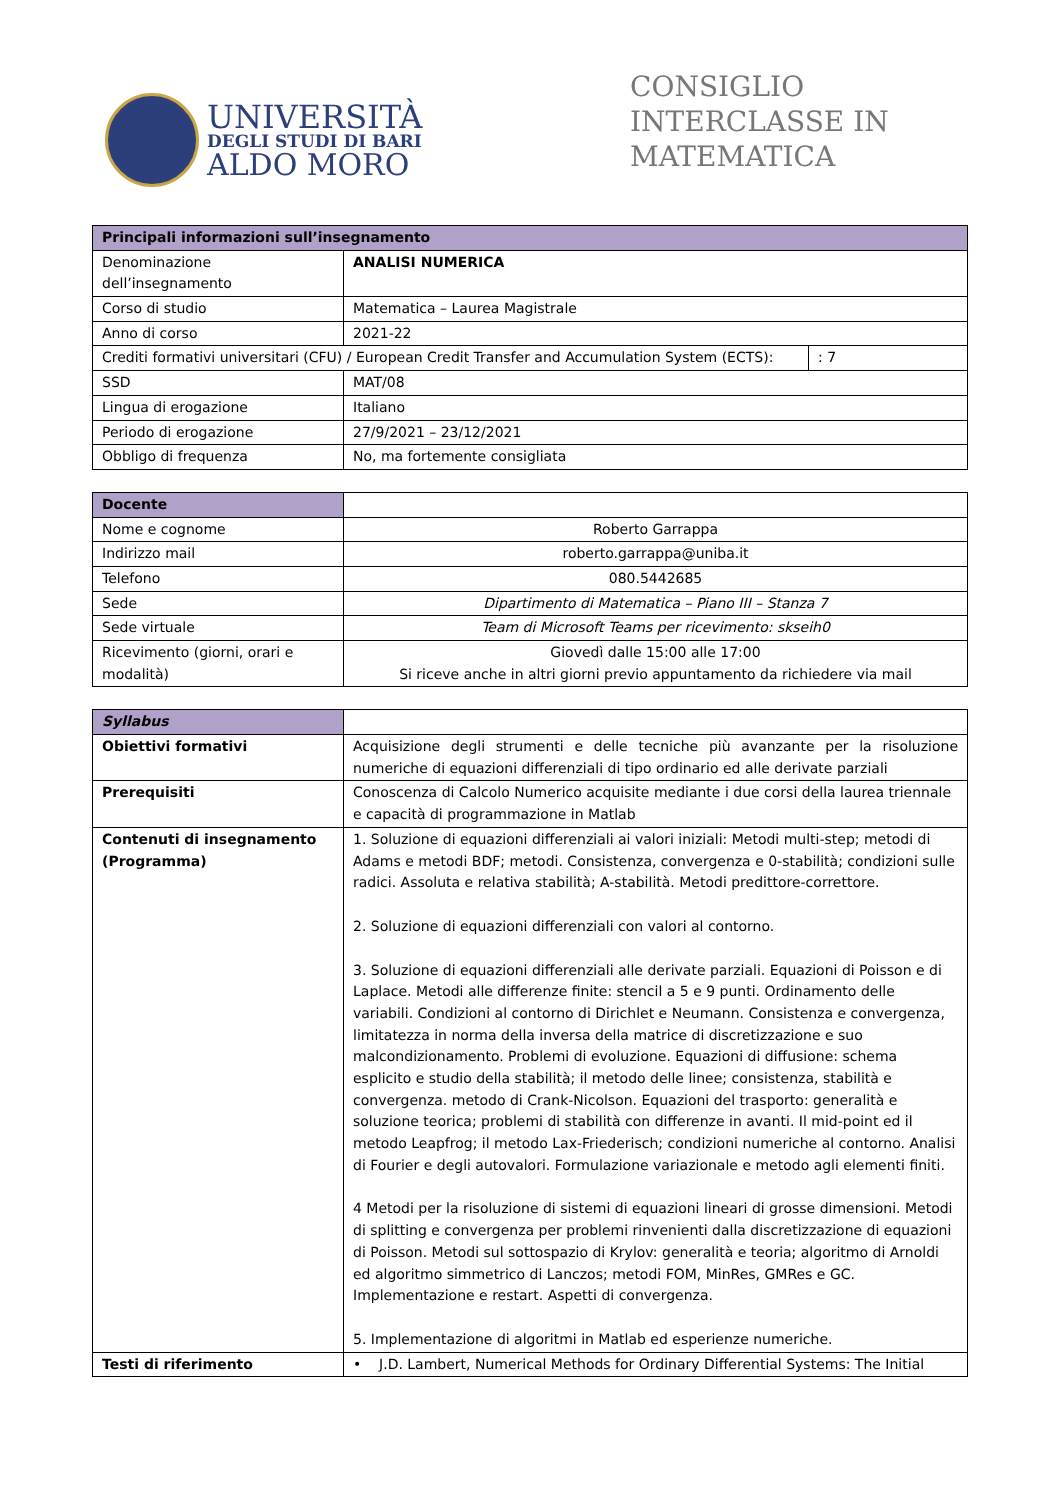UNIVERSITÀ
DEGLI STUDI DI BARI
ALDO MORO
CONSIGLIO INTERCLASSE IN MATEMATICA
| Principali informazioni sull’insegnamento | | |
| --- | --- | --- |
| Denominazione dell’insegnamento | ANALISI NUMERICA | |
| Corso di studio | Matematica – Laurea Magistrale | |
| Anno di corso | 2021-22 | |
| Crediti formativi universitari (CFU) / European Credit Transfer and Accumulation System (ECTS): | | : 7 |
| SSD | MAT/08 | |
| Lingua di erogazione | Italiano | |
| Periodo di erogazione | 27/9/2021 – 23/12/2021 | |
| Obbligo di frequenza | No, ma fortemente consigliata | |
| Docente | |
| Nome e cognome | Roberto Garrappa |
| Indirizzo mail | roberto.garrappa@uniba.it |
| Telefono | 080.5442685 |
| Sede | Dipartimento di Matematica – Piano III – Stanza 7 |
| Sede virtuale | Team di Microsoft Teams per ricevimento: skseih0 |
| Ricevimento (giorni, orari e modalità) | Giovedì dalle 15:00 alle 17:00 Si riceve anche in altri giorni previo appuntamento da richiedere via mail |
| Syllabus | |
| Obiettivi formativi | Acquisizione degli strumenti e delle tecniche più avanzante per la risoluzione numeriche di equazioni differenziali di tipo ordinario ed alle derivate parziali |
| Prerequisiti | Conoscenza di Calcolo Numerico acquisite mediante i due corsi della laurea triennale e capacità di programmazione in Matlab |
| Contenuti di insegnamento (Programma) | 1. Soluzione di equazioni differenziali ai valori iniziali: Metodi multi-step; metodi di Adams e metodi BDF; metodi. Consistenza, convergenza e 0-stabilità; condizioni sulle radici. Assoluta e relativa stabilità; A-stabilità. Metodi predittore-correttore. 2. Soluzione di equazioni differenziali con valori al contorno. 3. Soluzione di equazioni differenziali alle derivate parziali. Equazioni di Poisson e di Laplace. Metodi alle differenze finite: stencil a 5 e 9 punti. Ordinamento delle variabili. Condizioni al contorno di Dirichlet e Neumann. Consistenza e convergenza, limitatezza in norma della inversa della matrice di discretizzazione e suo malcondizionamento. Problemi di evoluzione. Equazioni di diffusione: schema esplicito e studio della stabilità; il metodo delle linee; consistenza, stabilità e convergenza. metodo di Crank-Nicolson. Equazioni del trasporto: generalità e soluzione teorica; problemi di stabilità con differenze in avanti. Il mid-point ed il metodo Leapfrog; il metodo Lax-Friederisch; condizioni numeriche al contorno. Analisi di Fourier e degli autovalori. Formulazione variazionale e metodo agli elementi finiti. 4 Metodi per la risoluzione di sistemi di equazioni lineari di grosse dimensioni. Metodi di splitting e convergenza per problemi rinvenienti dalla discretizzazione di equazioni di Poisson. Metodi sul sottospazio di Krylov: generalità e teoria; algoritmo di Arnoldi ed algoritmo simmetrico di Lanczos; metodi FOM, MinRes, GMRes e GC. Implementazione e restart. Aspetti di convergenza. 5. Implementazione di algoritmi in Matlab ed esperienze numeriche. |
| Testi di riferimento | • J.D. Lambert, Numerical Methods for Ordinary Differential Systems: The Initial |